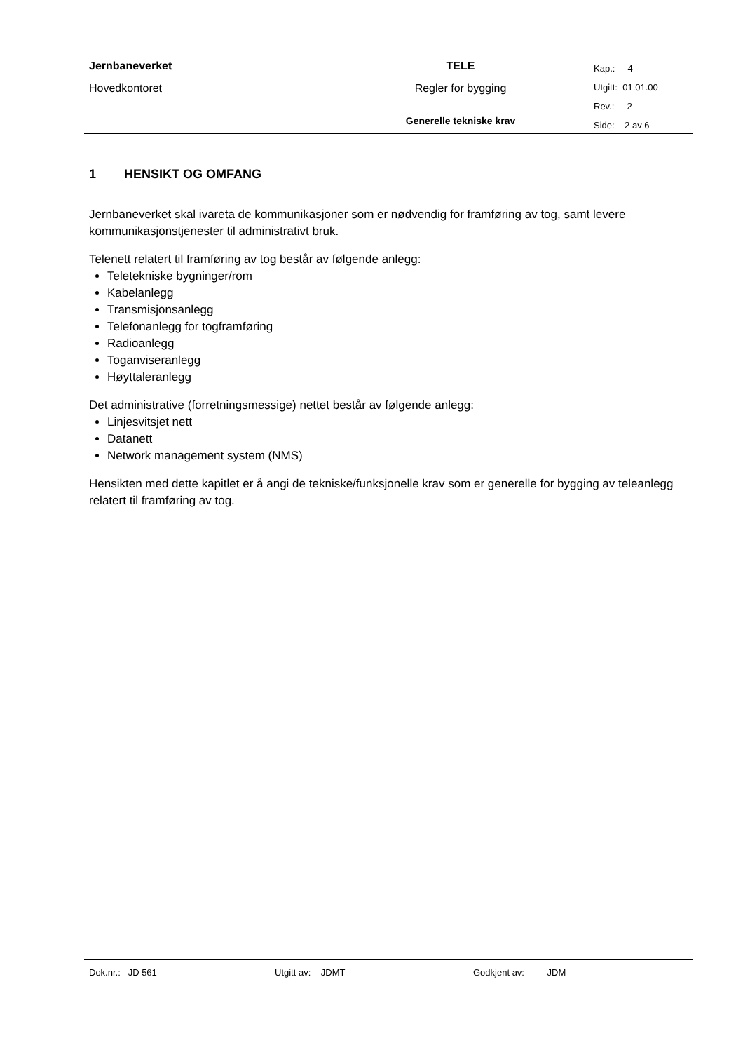| Jernbaneverket Hovedkontoret | TELE Regler for bygging Generelle tekniske krav | Kap.: 4 Utgitt: 01.01.00 Rev.: 2 Side: 2 av 6 |
1 HENSIKT OG OMFANG
Jernbaneverket skal ivareta de kommunikasjoner som er nødvendig for framføring av tog, samt levere kommunikasjonstjenester til administrativt bruk.
Telenett relatert til framføring av tog består av følgende anlegg:
Teletekniske bygninger/rom
Kabelanlegg
Transmisjonsanlegg
Telefonanlegg for togframføring
Radioanlegg
Toganviseranlegg
Høyttaleranlegg
Det administrative (forretningsmessige) nettet består av følgende anlegg:
Linjesvitsjet nett
Datanett
Network management system (NMS)
Hensikten med dette kapitlet er å angi de tekniske/funksjonelle krav som er generelle for bygging av teleanlegg relatert til framføring av tog.
Dok.nr.: JD 561 Utgitt av: JDMT Godkjent av: JDM